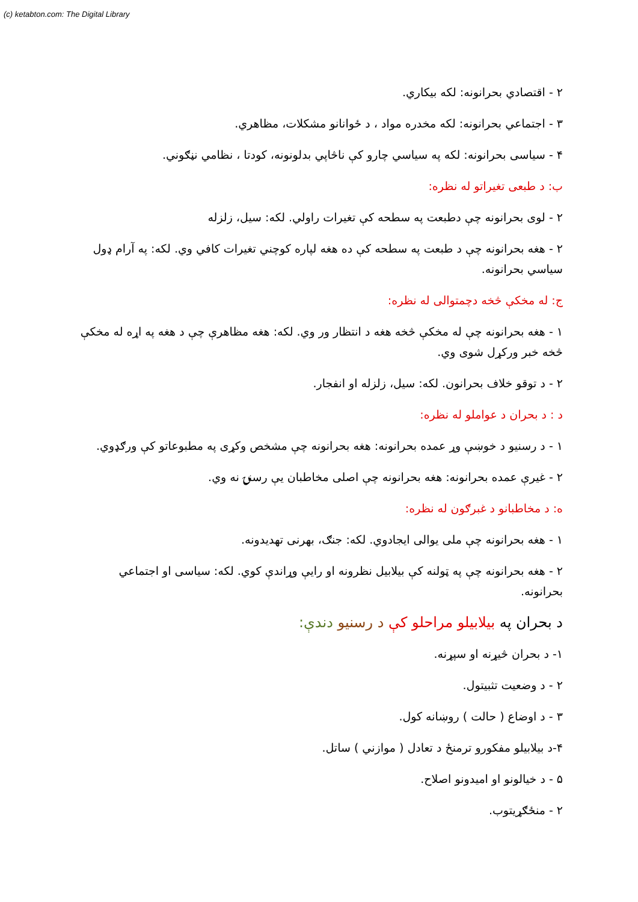(c) ketabton.com: The Digital Library
۲ - اقتصادي بحرانونه: لکه بيکاري.
۳ - اجتماعي بحرانونه: لکه مخدره مواد ، د ځوانانو مشکلات، مظاهري.
۴ - سياسی بحرانونه: لکه په سياسي چارو کې ناڅاپي بدلونونه، کودتا ، نظامي نڼګوني.
ب: د طبعی تغيراتو له نظره:
۲ - لوی بحرانونه چې دطبعت په سطحه کې تغيرات راولي. لکه: سيل، زلزله
۲ - هغه بحرانونه چې د طبعت په سطحه کې ده هغه لپاره کوچني تغيرات کافي وي. لکه: په آرام ډول سياسي بحرانونه.
ج: له مخکې څخه دچمتوالی له نظره:
۱ - هغه بحرانونه چې له مخکې څخه هغه د انتظار ور وي. لکه: هغه مظاهرې چې د هغه په اړه له مخکې څخه خبر ورکړل شوی وي.
۲ - د توقو خلاف بحرانون. لکه: سيل، زلزله او انفجار.
د : د بحران د عواملو له نظره:
۱ - د رسنيو د خوښې وړ عمده بحرانونه: هغه بحرانونه چې مشخص وکړی په مطبوعاتو کې ورګډوي.
۲ - غيرې عمده بحرانونه: هغه بحرانونه چې اصلی مخاطبان يې رسنۍ نه وي.
ه: د مخاطبانو د غبرګون له نظره:
۱ - هغه بحرانونه چې ملی يوالی ايجادوي. لکه: جنګ، بهرنی تهديدونه.
۲ - هغه بحرانونه چې په ټولنه کې بيلابيل نظرونه او رايې وړاندې کوي. لکه: سياسی او اجتماعي بحرانونه.
د بحران په بيلابيلو مراحلو کې د رسنيو دندې:
۱- د بحران څيړنه او سپړنه.
۲ - د وضعيت تثبيتول.
۳ - د اوضاع ( حالت ) روښانه کول.
۴-د بيلابيلو مفکورو ترمنځ د تعادل ( موازني ) ساتل.
۵ - د خيالونو او اميدونو اصلاح.
۲ - منځګړيتوب.